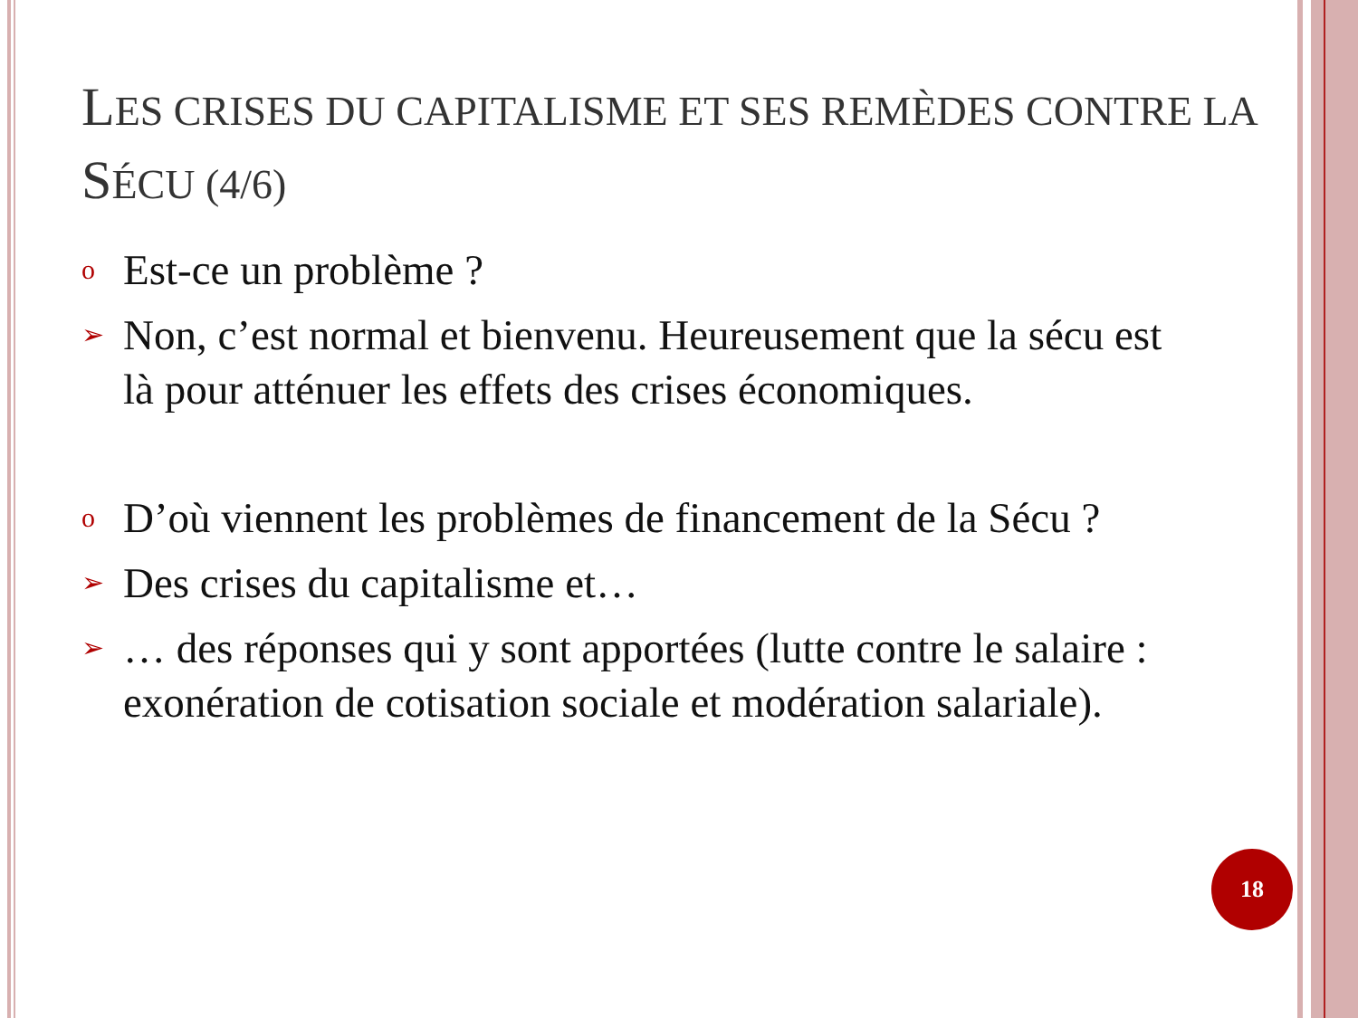LES CRISES DU CAPITALISME ET SES REMÈDES CONTRE LA SÉCU (4/6)
o Est-ce un problème ?
➢ Non, c’est normal et bienvenu. Heureusement que la sécu est là pour atténuer les effets des crises économiques.
o D’où viennent les problèmes de financement de la Sécu ?
➢ Des crises du capitalisme et…
➢ … des réponses qui y sont apportées (lutte contre le salaire : exonération de cotisation sociale et modération salariale).
18